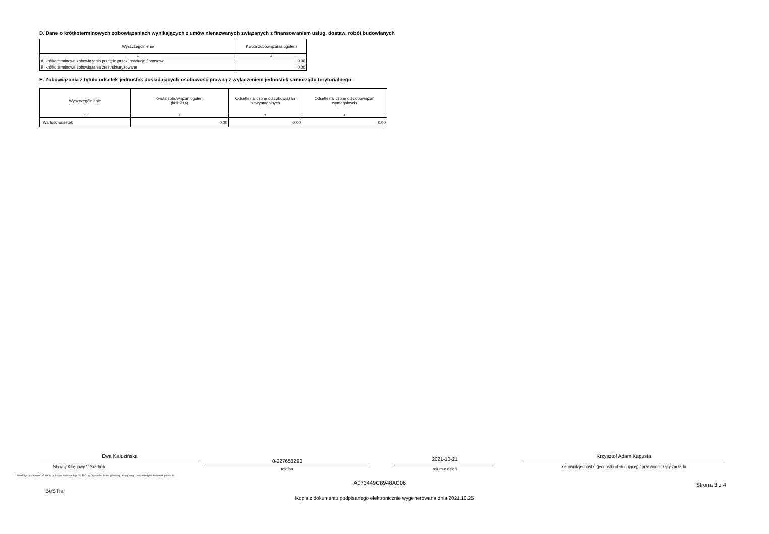D. Dane o krótkoterminowych zobowiązaniach wynikających z umów nienazwanych związanych z finansowaniem usług, dostaw, robót budowlanych
| Wyszczególnienie | Kwota zobowiązania ogółem |
| --- | --- |
| 1 | 2 |
| A. krótkoterminowe zobowiązania przejęte przez instytucje finansowe | 0,00 |
| B. krótkoterminowe zobowiązania zrestrukturyzowane | 0,00 |
E. Zobowiązania z tytułu odsetek jednostek posiadających osobowość prawną z wyłączeniem jednostek samorządu terytorialnego
| Wyszczególnienie | Kwota zobowiązań ogółem (kol. 3+4) | Odsetki naliczone od zobowiązań niewymagalnych | Odsetki naliczone od zobowiązań wymagalnych |
| --- | --- | --- | --- |
| 1 | 2 | 3 | 4 |
| Wartość odsetek | 0,00 | 0,00 | 0,00 |
Ewa Kałuzińska
Główny Księgowy */ Skarbnik
0-227653290
telefon
2021-10-21
rok m-c dzień
Krzysztof Adam Kapusta
kierownik jednostki (jednostki obsługującej) / przewodniczący zarządu
* Nie dotyczy sprawozdań zbiorczych sporządzanych przez RIO. W przypadku braku głównego księgowego podpisuje tylko kierownik jednostki.
BeSTia A073449C8948AC06 Strona 3 z 4
Kopia z dokumentu podpisanego elektronicznie wygenerowana dnia 2021.10.25